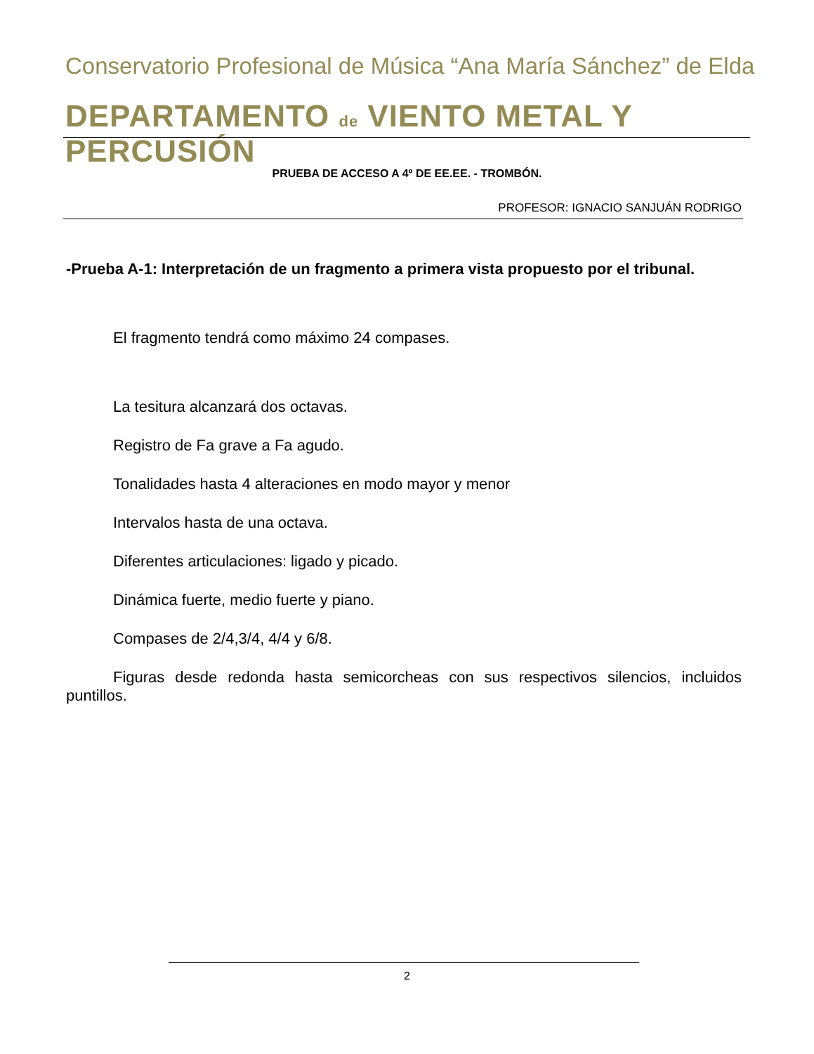Conservatorio Profesional de Música “Ana María Sánchez” de Elda
DEPARTAMENTO de VIENTO METAL Y PERCUSIÓN
PRUEBA DE ACCESO A 4º DE EE.EE. - TROMBÓN.
PROFESOR: IGNACIO SANJUÁN RODRIGO
-Prueba A-1: Interpretación de un fragmento a primera vista propuesto por el tribunal.
El fragmento tendrá como máximo 24 compases.
La tesitura alcanzará dos octavas.
Registro de Fa grave a Fa agudo.
Tonalidades hasta 4 alteraciones en modo mayor y menor
Intervalos hasta de una octava.
Diferentes articulaciones: ligado y picado.
Dinámica fuerte, medio fuerte y piano.
Compases de 2/4,3/4, 4/4 y 6/8.
Figuras desde redonda hasta semicorcheas con sus respectivos silencios, incluidos puntillos.
2